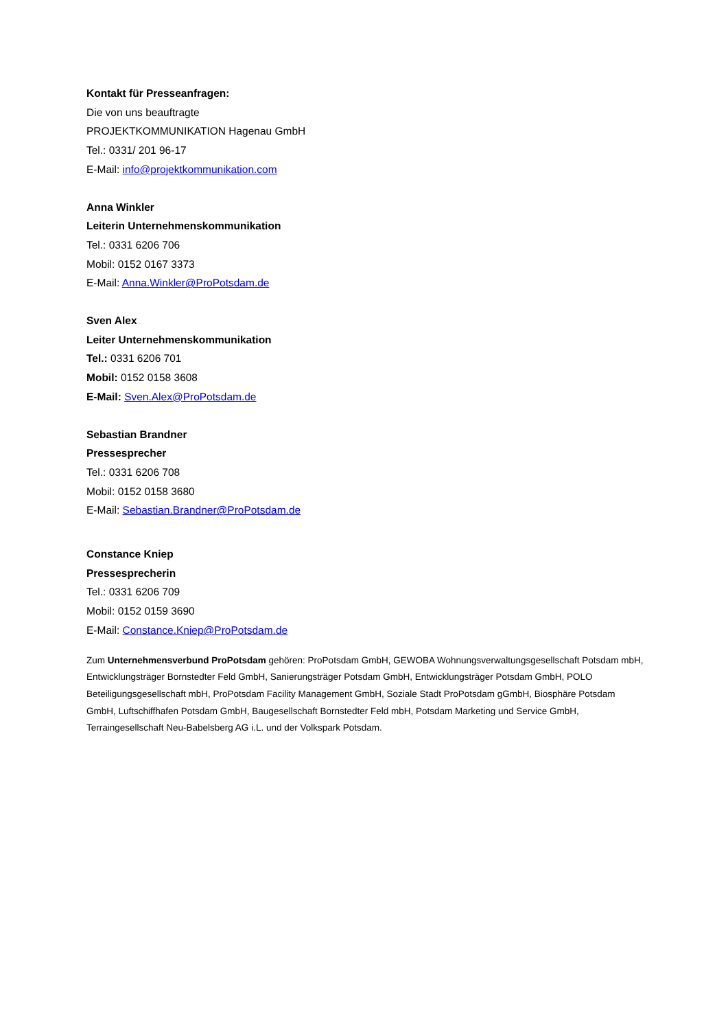Kontakt für Presseanfragen:
Die von uns beauftragte
PROJEKTKOMMUNIKATION Hagenau GmbH
Tel.: 0331/ 201 96-17
E-Mail: info@projektkommunikation.com
Anna Winkler
Leiterin Unternehmenskommunikation
Tel.: 0331 6206 706
Mobil: 0152 0167 3373
E-Mail: Anna.Winkler@ProPotsdam.de
Sven Alex
Leiter Unternehmenskommunikation
Tel.: 0331 6206 701
Mobil: 0152 0158 3608
E-Mail: Sven.Alex@ProPotsdam.de
Sebastian Brandner
Pressesprecher
Tel.: 0331 6206 708
Mobil: 0152 0158 3680
E-Mail: Sebastian.Brandner@ProPotsdam.de
Constance Kniep
Pressesprecherin
Tel.: 0331 6206 709
Mobil: 0152 0159 3690
E-Mail: Constance.Kniep@ProPotsdam.de
Zum Unternehmensverbund ProPotsdam gehören: ProPotsdam GmbH, GEWOBA Wohnungsverwaltungsgesellschaft Potsdam mbH, Entwicklungsträger Bornstedter Feld GmbH, Sanierungsträger Potsdam GmbH, Entwicklungsträger Potsdam GmbH, POLO Beteiligungsgesellschaft mbH, ProPotsdam Facility Management GmbH, Soziale Stadt ProPotsdam gGmbH, Biosphäre Potsdam GmbH, Luftschiffhafen Potsdam GmbH, Baugesellschaft Bornstedter Feld mbH, Potsdam Marketing und Service GmbH, Terraingesellschaft Neu-Babelsberg AG i.L. und der Volkspark Potsdam.